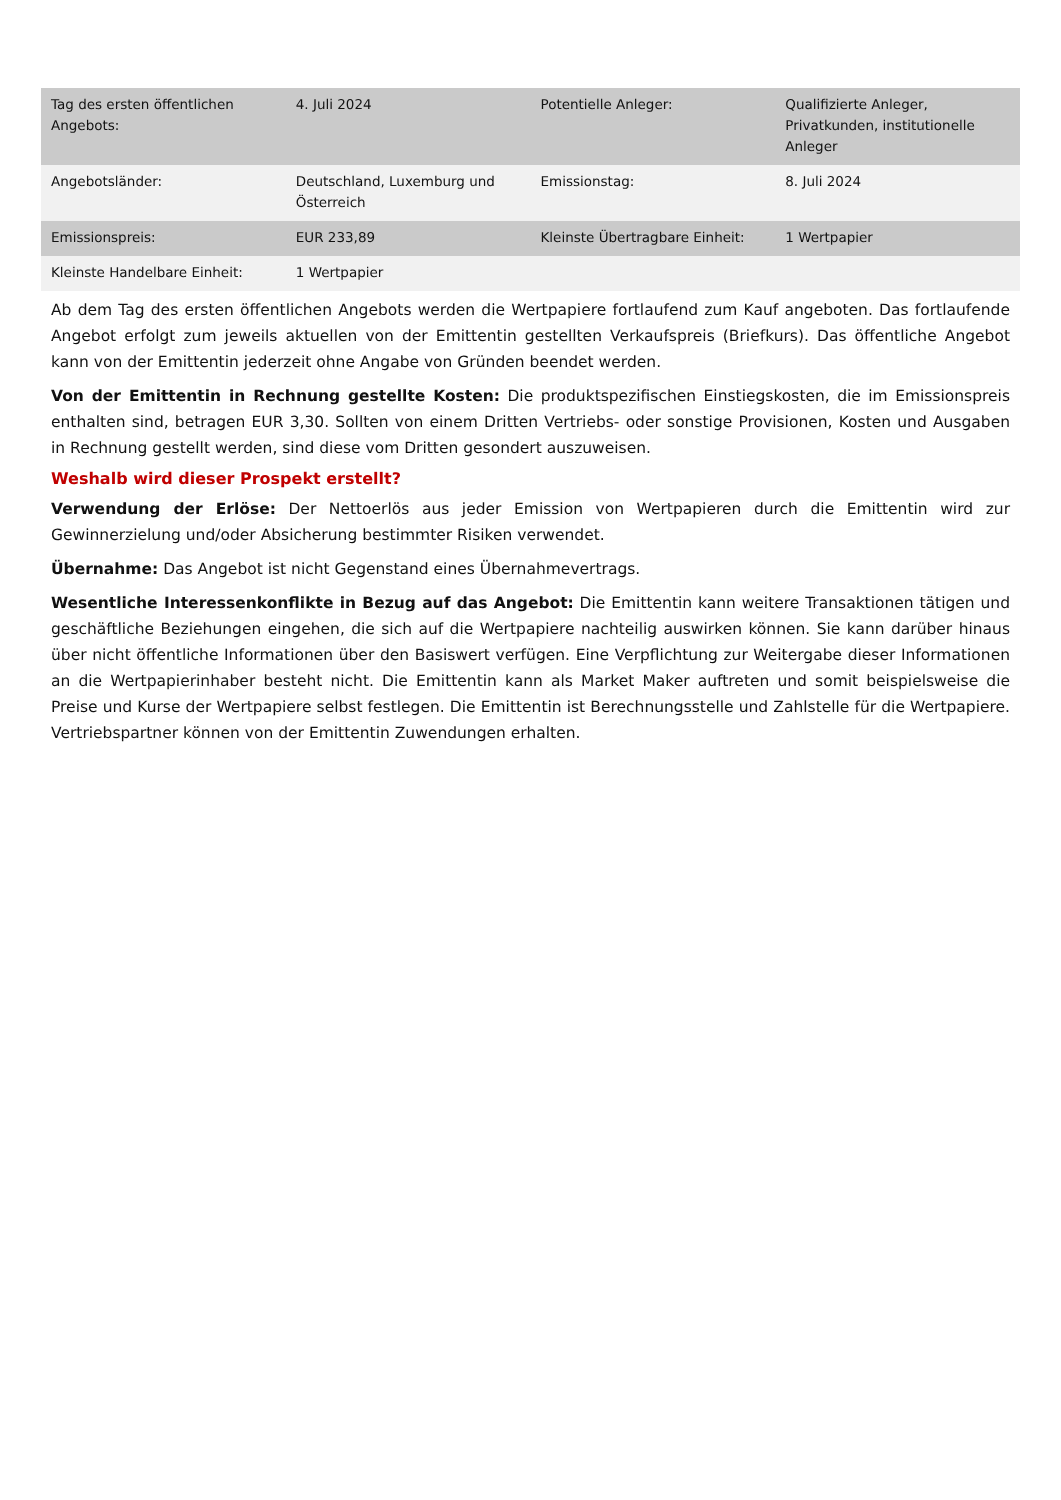| Tag des ersten öffentlichen Angebots: | 4. Juli 2024 | Potentielle Anleger: | Qualifizierte Anleger, Privatkunden, institutionelle Anleger |
| Angebotsländer: | Deutschland, Luxemburg und Österreich | Emissionstag: | 8. Juli 2024 |
| Emissionspreis: | EUR 233,89 | Kleinste Übertragbare Einheit: | 1 Wertpapier |
| Kleinste Handelbare Einheit: | 1 Wertpapier | | |
Ab dem Tag des ersten öffentlichen Angebots werden die Wertpapiere fortlaufend zum Kauf angeboten. Das fortlaufende Angebot erfolgt zum jeweils aktuellen von der Emittentin gestellten Verkaufspreis (Briefkurs). Das öffentliche Angebot kann von der Emittentin jederzeit ohne Angabe von Gründen beendet werden.
Von der Emittentin in Rechnung gestellte Kosten: Die produktspezifischen Einstiegskosten, die im Emissionspreis enthalten sind, betragen EUR 3,30. Sollten von einem Dritten Vertriebs- oder sonstige Provisionen, Kosten und Ausgaben in Rechnung gestellt werden, sind diese vom Dritten gesondert auszuweisen.
Weshalb wird dieser Prospekt erstellt?
Verwendung der Erlöse: Der Nettoerlös aus jeder Emission von Wertpapieren durch die Emittentin wird zur Gewinnerzielung und/oder Absicherung bestimmter Risiken verwendet.
Übernahme: Das Angebot ist nicht Gegenstand eines Übernahmevertrags.
Wesentliche Interessenkonflikte in Bezug auf das Angebot: Die Emittentin kann weitere Transaktionen tätigen und geschäftliche Beziehungen eingehen, die sich auf die Wertpapiere nachteilig auswirken können. Sie kann darüber hinaus über nicht öffentliche Informationen über den Basiswert verfügen. Eine Verpflichtung zur Weitergabe dieser Informationen an die Wertpapierinhaber besteht nicht. Die Emittentin kann als Market Maker auftreten und somit beispielsweise die Preise und Kurse der Wertpapiere selbst festlegen. Die Emittentin ist Berechnungsstelle und Zahlstelle für die Wertpapiere. Vertriebspartner können von der Emittentin Zuwendungen erhalten.